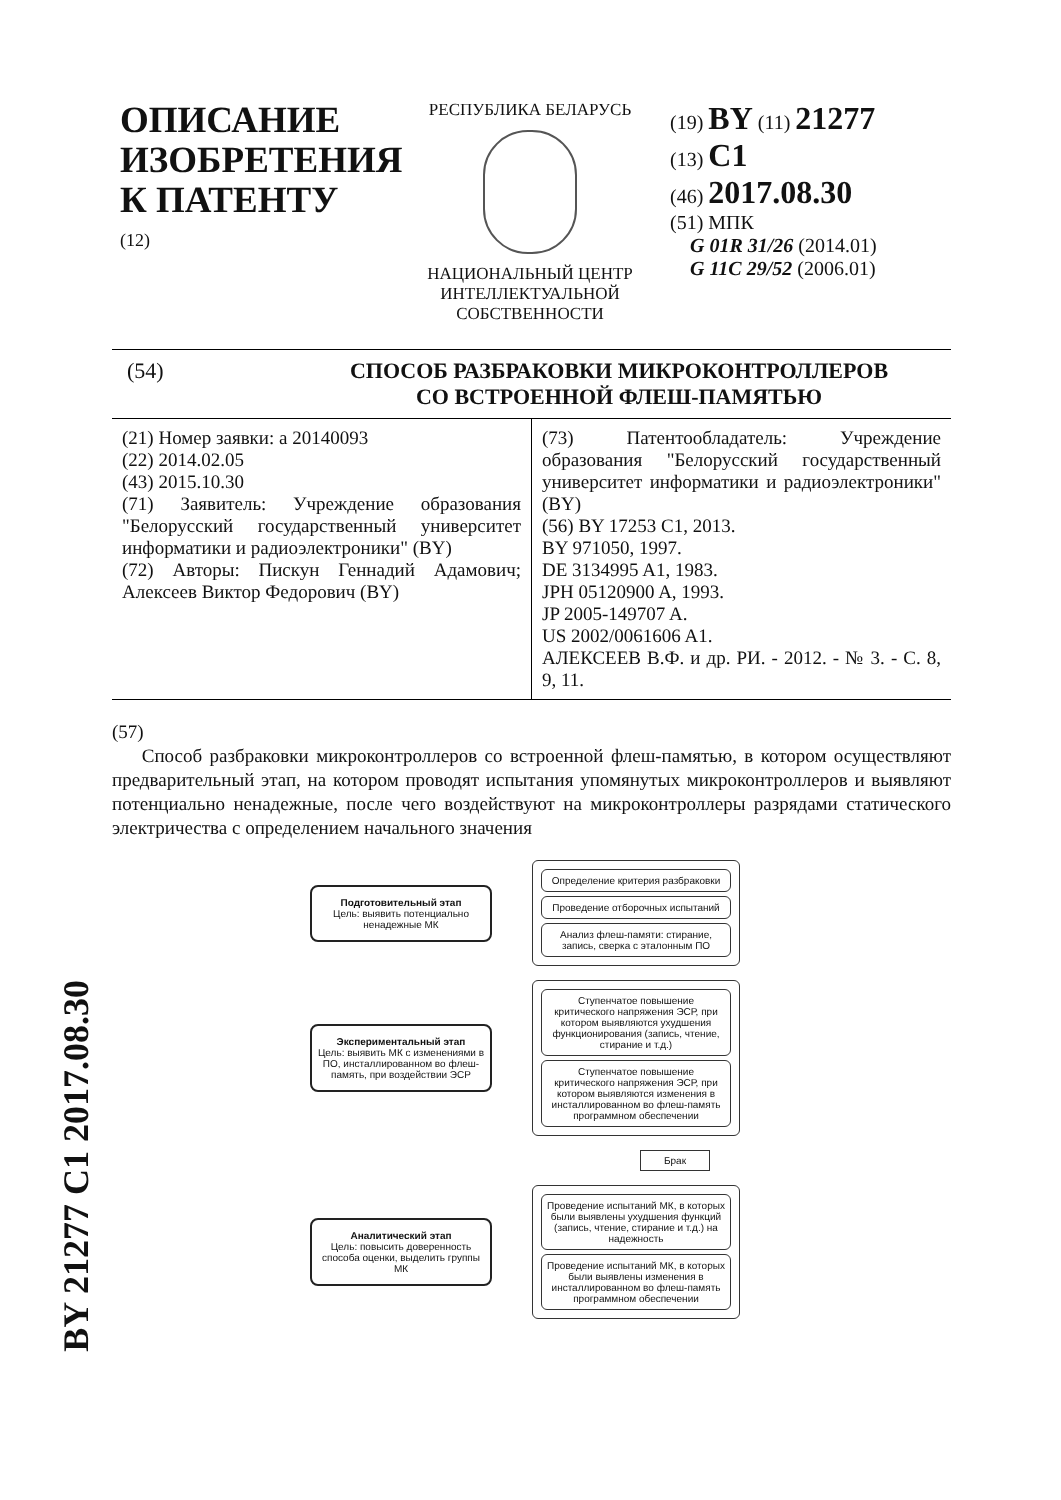BY 21277 C1 2017.08.30
ОПИСАНИЕ ИЗОБРЕТЕНИЯ К ПАТЕНТУ
(12)
РЕСПУБЛИКА БЕЛАРУСЬ
НАЦИОНАЛЬНЫЙ ЦЕНТР ИНТЕЛЛЕКТУАЛЬНОЙ СОБСТВЕННОСТИ
(19) BY (11) 21277
(13) C1
(46) 2017.08.30
(51) МПК
G 01R 31/26 (2014.01)
G 11C 29/52 (2006.01)
(54) СПОСОБ РАЗБРАКОВКИ МИКРОКОНТРОЛЛЕРОВ
СО ВСТРОЕННОЙ ФЛЕШ-ПАМЯТЬЮ
(21) Номер заявки: a 20140093
(22) 2014.02.05
(43) 2015.10.30
(71) Заявитель: Учреждение образования "Белорусский государственный университет информатики и радиоэлектроники" (BY)
(72) Авторы: Пискун Геннадий Адамович; Алексеев Виктор Федорович (BY)
(73) Патентообладатель: Учреждение образования "Белорусский государственный университет информатики и радиоэлектроники" (BY)
(56) BY 17253 C1, 2013.
BY 971050, 1997.
DE 3134995 A1, 1983.
JPH 05120900 A, 1993.
JP 2005-149707 A.
US 2002/0061606 A1.
АЛЕКСЕЕВ В.Ф. и др. РИ. - 2012. - № 3. - С. 8, 9, 11.
(57)
Способ разбраковки микроконтроллеров со встроенной флеш-памятью, в котором осуществляют предварительный этап, на котором проводят испытания упомянутых микроконтроллеров и выявляют потенциально ненадежные, после чего воздействуют на микроконтроллеры разрядами статического электричества с определением начального значения
Подготовительный этап
Цель: выявить потенциально ненадежные МК
Определение критерия разбраковки
Проведение отборочных испытаний
Анализ флеш-памяти: стирание, запись, сверка с эталонным ПО
Экспериментальный этап
Цель: выявить МК с изменениями в ПО, инсталлированном во флеш-память, при воздействии ЭСР
Ступенчатое повышение критического напряжения ЭСР, при котором выявляются ухудшения функционирования (запись, чтение, стирание и т.д.)
Ступенчатое повышение критического напряжения ЭСР, при котором выявляются изменения в инсталлированном во флеш-память программном обеспечении
Брак
Аналитический этап
Цель: повысить доверенность способа оценки, выделить группы МК
Проведение испытаний МК, в которых были выявлены ухудшения функций (запись, чтение, стирание и т.д.) на надежность
Проведение испытаний МК, в которых были выявлены изменения в инсталлированном во флеш-память программном обеспечении